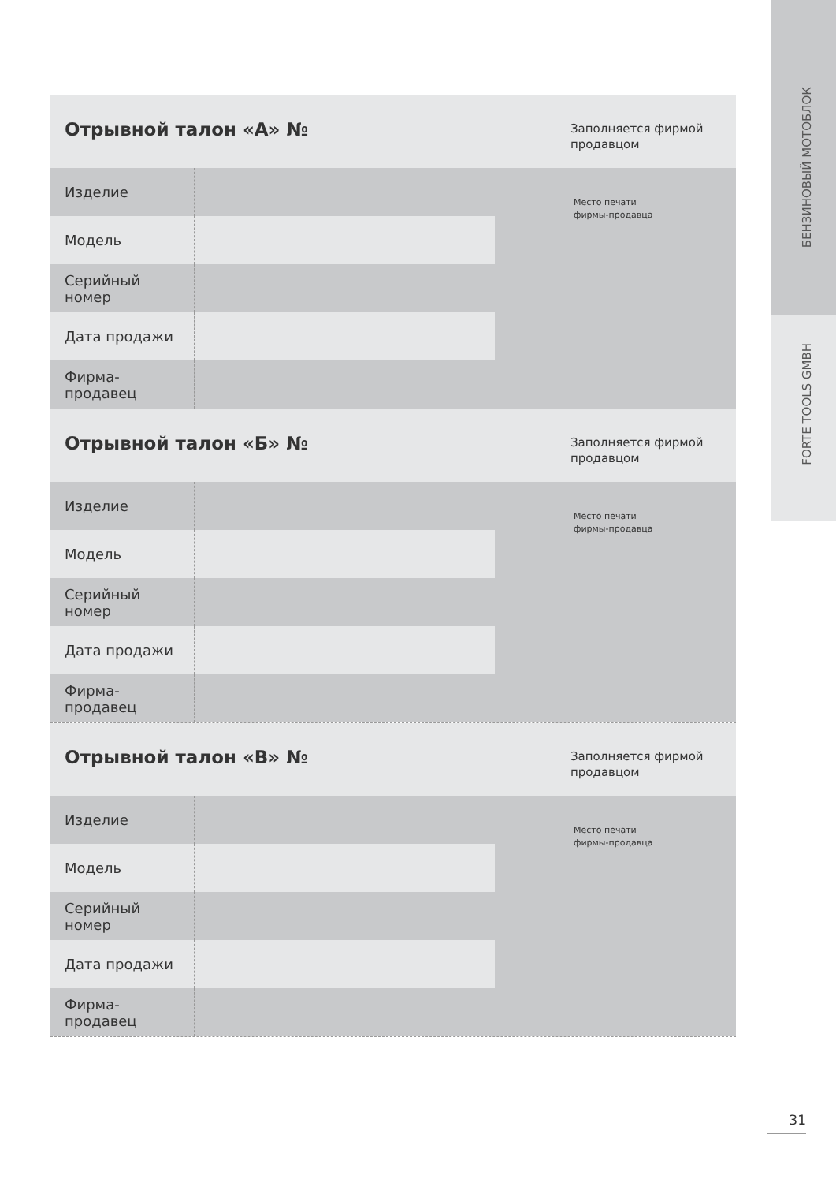БЕНЗИНОВЫЙ МОТОБЛОК
FORTE TOOLS GMBH
Отрывной талон «А» №
Заполняется фирмой продавцом
| Изделие | |
| Модель | |
| Серийный номер | |
| Дата продажи | |
| Фирма-продавец | |
Место печати
фирмы-продавца
Отрывной талон «Б» №
Заполняется фирмой продавцом
| Изделие | |
| Модель | |
| Серийный номер | |
| Дата продажи | |
| Фирма-продавец | |
Место печати
фирмы-продавца
Отрывной талон «В» №
Заполняется фирмой продавцом
| Изделие | |
| Модель | |
| Серийный номер | |
| Дата продажи | |
| Фирма-продавец | |
Место печати
фирмы-продавца
31